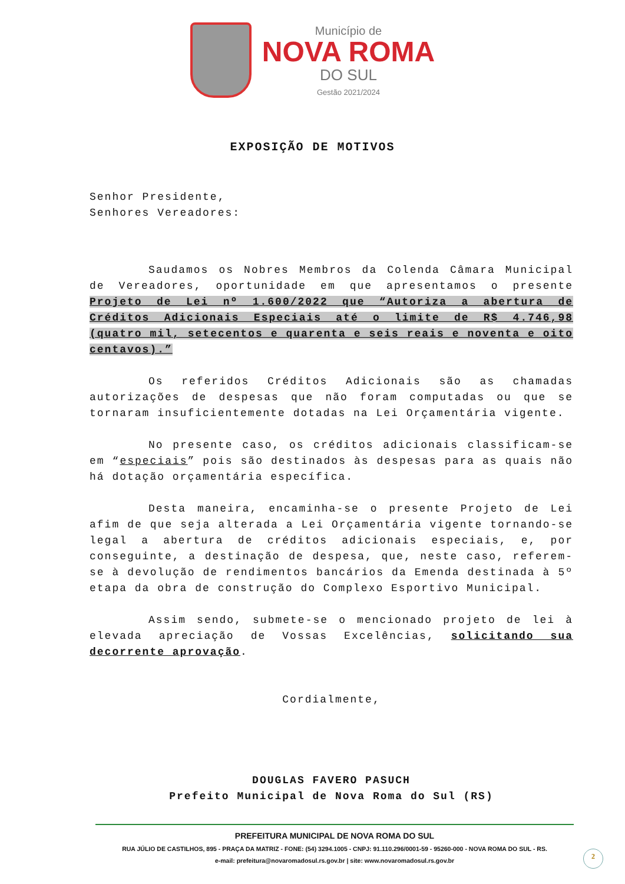Município de
NOVA ROMA
DO SUL
Gestão 2021/2024
EXPOSIÇÃO DE MOTIVOS
Senhor Presidente,
Senhores Vereadores:
Saudamos os Nobres Membros da Colenda Câmara Municipal de Vereadores, oportunidade em que apresentamos o presente Projeto de Lei nº 1.600/2022 que “Autoriza a abertura de Créditos Adicionais Especiais até o limite de R$ 4.746,98 (quatro mil, setecentos e quarenta e seis reais e noventa e oito centavos).”
Os referidos Créditos Adicionais são as chamadas autorizações de despesas que não foram computadas ou que se tornaram insuficientemente dotadas na Lei Orçamentária vigente.
No presente caso, os créditos adicionais classificam-se em “especiais” pois são destinados às despesas para as quais não há dotação orçamentária específica.
Desta maneira, encaminha-se o presente Projeto de Lei afim de que seja alterada a Lei Orçamentária vigente tornando-se legal a abertura de créditos adicionais especiais, e, por conseguinte, a destinação de despesa, que, neste caso, referem-se à devolução de rendimentos bancários da Emenda destinada à 5º etapa da obra de construção do Complexo Esportivo Municipal.
Assim sendo, submete-se o mencionado projeto de lei à elevada apreciação de Vossas Excelências, solicitando sua decorrente aprovação.
Cordialmente,
DOUGLAS FAVERO PASUCH
Prefeito Municipal de Nova Roma do Sul (RS)
PREFEITURA MUNICIPAL DE NOVA ROMA DO SUL
RUA JÚLIO DE CASTILHOS, 895 - PRAÇA DA MATRIZ - FONE: (54) 3294.1005 - CNPJ: 91.110.296/0001-59 - 95260-000 - NOVA ROMA DO SUL - RS.
e-mail: prefeitura@novaromadosul.rs.gov.br | site: www.novaromadosul.rs.gov.br
2